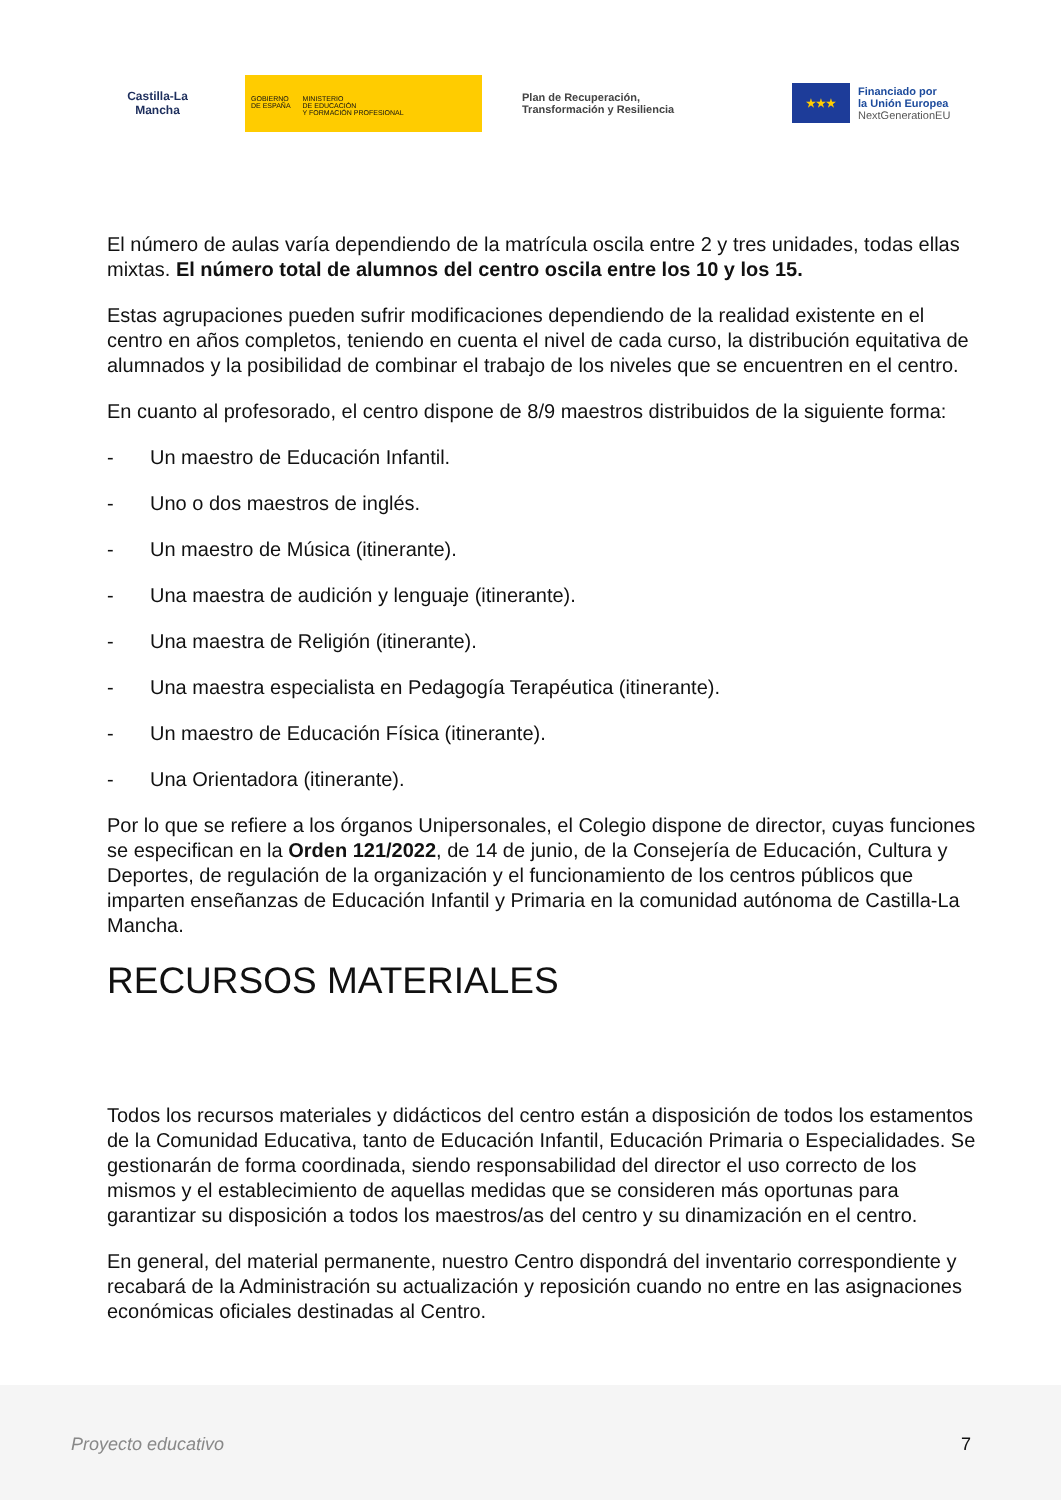Castilla-La Mancha
GOBIERNO
DE ESPAÑA
MINISTERIO
DE EDUCACIÓN
Y FORMACIÓN PROFESIONAL
Plan de Recuperación,
Transformación y Resiliencia
★★★
Financiado por
la Unión Europea
NextGenerationEU
El número de aulas varía dependiendo de la matrícula oscila entre 2 y tres unidades, todas ellas mixtas. El número total de alumnos del centro oscila entre los 10 y los 15.
Estas agrupaciones pueden sufrir modificaciones dependiendo de la realidad existente en el centro en años completos, teniendo en cuenta el nivel de cada curso, la distribución equitativa de alumnados y la posibilidad de combinar el trabajo de los niveles que se encuentren en el centro.
En cuanto al profesorado, el centro dispone de 8/9 maestros distribuidos de la siguiente forma:
- Un maestro de Educación Infantil.
- Uno o dos maestros de inglés.
- Un maestro de Música (itinerante).
- Una maestra de audición y lenguaje (itinerante).
- Una maestra de Religión (itinerante).
- Una maestra especialista en Pedagogía Terapéutica (itinerante).
- Un maestro de Educación Física (itinerante).
- Una Orientadora (itinerante).
Por lo que se refiere a los órganos Unipersonales, el Colegio dispone de director, cuyas funciones se especifican en la Orden 121/2022, de 14 de junio, de la Consejería de Educación, Cultura y Deportes, de regulación de la organización y el funcionamiento de los centros públicos que imparten enseñanzas de Educación Infantil y Primaria en la comunidad autónoma de Castilla-La Mancha.
RECURSOS MATERIALES
Todos los recursos materiales y didácticos del centro están a disposición de todos los estamentos de la Comunidad Educativa, tanto de Educación Infantil, Educación Primaria o Especialidades. Se gestionarán de forma coordinada, siendo responsabilidad del director el uso correcto de los mismos y el establecimiento de aquellas medidas que se consideren más oportunas para garantizar su disposición a todos los maestros/as del centro y su dinamización en el centro.
En general, del material permanente, nuestro Centro dispondrá del inventario correspondiente y recabará de la Administración su actualización y reposición cuando no entre en las asignaciones económicas oficiales destinadas al Centro.
Proyecto educativo 7